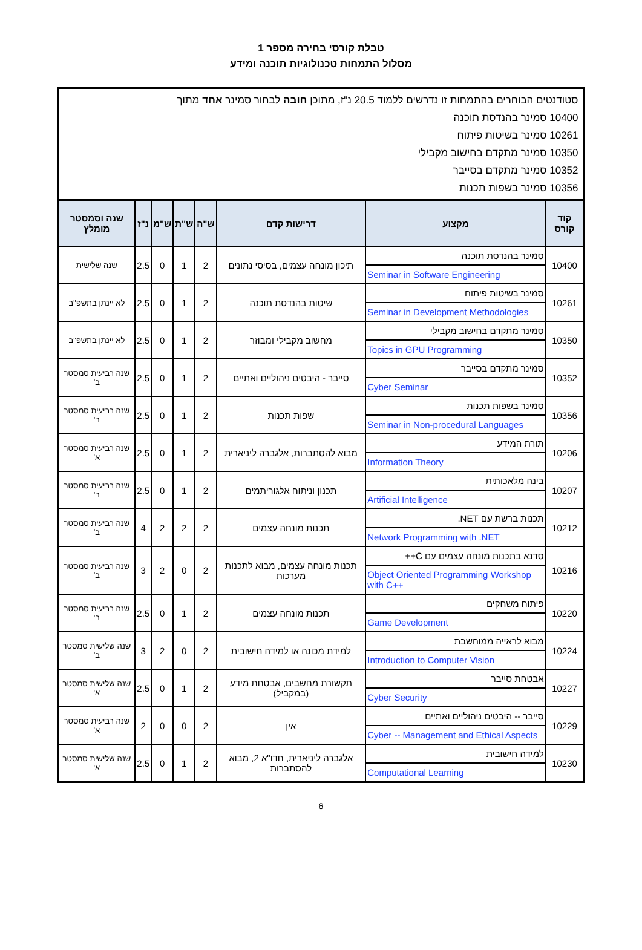טבלת קורסי בחירה מספר 1
מסלול התמחות טכנולוגיות תוכנה ומידע
| סטודנטים הבוחרים בהתמחות זו נדרשים ללמוד 20.5 נ"ז, מתוכן חובה לבחור סמינר אחד מתוך 10400 סמינר בהנדסת תוכנה 10261 סמינר בשיטות פיתוח 10350 סמינר מתקדם בחישוב מקבילי 10352 סמינר מתקדם בסייבר 10356 סמינר בשפות תכנות | | | | | | | |
| קוד קורס | מקצוע | דרישות קדם | ש"ה | ש"ת | ש"מ | נ"ז | שנה וסמסטר מומלץ |
| 10400 | סמינר בהנדסת תוכנה Seminar in Software Engineering | תיכון מונחה עצמים, בסיסי נתונים | 2 | 1 | 0 | 2.5 | שנה שלישית |
| 10261 | סמינר בשיטות פיתוח Seminar in Development Methodologies | שיטות בהנדסת תוכנה | 2 | 1 | 0 | 2.5 | לא יינתן בתשפ"ב |
| 10350 | סמינר מתקדם בחישוב מקבילי Topics in GPU Programming | מחשוב מקבילי ומבוזר | 2 | 1 | 0 | 2.5 | לא יינתן בתשפ"ב |
| 10352 | סמינר מתקדם בסייבר Cyber Seminar | סייבר - היבטים ניהוליים ואתיים | 2 | 1 | 0 | 2.5 | שנה רביעית סמסטר ב' |
| 10356 | סמינר בשפות תכנות Seminar in Non-procedural Languages | שפות תכנות | 2 | 1 | 0 | 2.5 | שנה רביעית סמסטר ב' |
| 10206 | תורת המידע Information Theory | מבוא להסתברות, אלגברה ליניארית | 2 | 1 | 0 | 2.5 | שנה רביעית סמסטר א' |
| 10207 | בינה מלאכותית Artificial Intelligence | תכנון וניתוח אלגוריתמים | 2 | 1 | 0 | 2.5 | שנה רביעית סמסטר ב' |
| 10212 | תכנות ברשת עם NET. Network Programming with .NET | תכנות מונחה עצמים | 2 | 2 | 2 | 4 | שנה רביעית סמסטר ב' |
| 10216 | סדנא בתכנות מונחה עצמים עם C++ Object Oriented Programming Workshop with C++ | תכנות מונחה עצמים, מבוא לתכנות מערכות | 2 | 0 | 2 | 3 | שנה רביעית סמסטר ב' |
| 10220 | פיתוח משחקים Game Development | תכנות מונחה עצמים | 2 | 1 | 0 | 2.5 | שנה רביעית סמסטר ב' |
| 10224 | מבוא לראייה ממוחשבת Introduction to Computer Vision | למידת מכונה או למידה חישובית | 2 | 0 | 2 | 3 | שנה שלישית סמסטר ב' |
| 10227 | אבטחת סייבר Cyber Security | תקשורת מחשבים, אבטחת מידע (במקביל) | 2 | 1 | 0 | 2.5 | שנה שלישית סמסטר א' |
| 10229 | סייבר -- היבטים ניהוליים ואתיים Cyber -- Management and Ethical Aspects | אין | 2 | 0 | 0 | 2 | שנה רביעית סמסטר א' |
| 10230 | למידה חישובית Computational Learning | אלגברה ליניארית, חדו"א 2, מבוא להסתברות | 2 | 1 | 0 | 2.5 | שנה שלישית סמסטר א' |
6